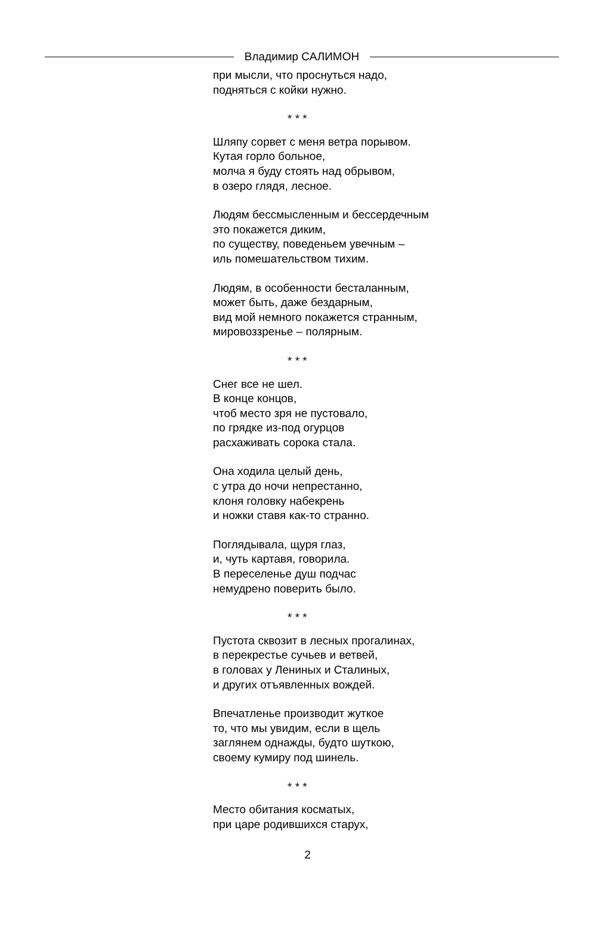Владимир САЛИМОН
при мысли, что проснуться надо,
подняться с койки нужно.
* * *
Шляпу сорвет с меня ветра порывом.
Кутая горло больное,
молча я буду стоять над обрывом,
в озеро глядя, лесное.
Людям бессмысленным и бессердечным
это покажется диким,
по существу, поведеньем увечным –
иль помешательством тихим.
Людям, в особенности бесталанным,
может быть, даже бездарным,
вид мой немного покажется странным,
мировоззренье – полярным.
* * *
Снег все не шел.
В конце концов,
чтоб место зря не пустовало,
по грядке из-под огурцов
расхаживать сорока стала.
Она ходила целый день,
с утра до ночи непрестанно,
клоня головку набекрень
и ножки ставя как-то странно.
Поглядывала, щуря глаз,
и, чуть картавя, говорила.
В переселенье душ подчас
немудрено поверить было.
* * *
Пустота сквозит в лесных прогалинах,
в перекрестье сучьев и ветвей,
в головах у Лениных и Сталиных,
и других отъявленных вождей.
Впечатленье производит жуткое
то, что мы увидим, если в щель
заглянем однажды, будто шуткою,
своему кумиру под шинель.
* * *
Место обитания косматых,
при царе родившихся старух,
2